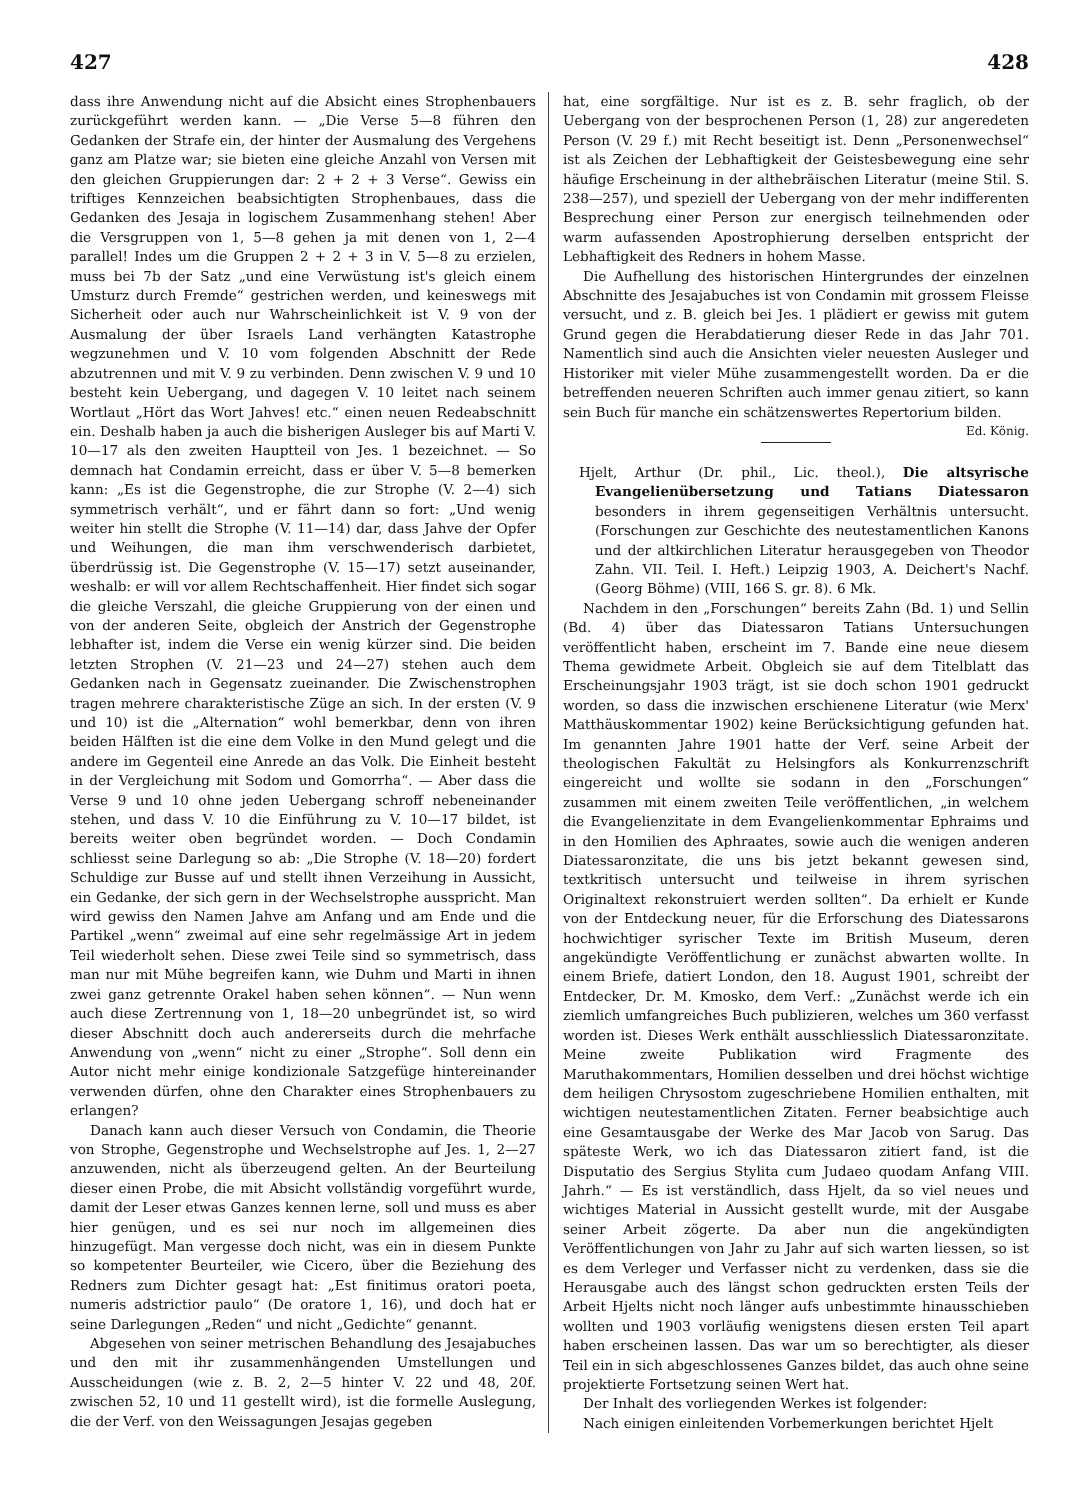427 428
dass ihre Anwendung nicht auf die Absicht eines Strophenbauers zurückgeführt werden kann. — „Die Verse 5—8 führen den Gedanken der Strafe ein, der hinter der Ausmalung des Vergehens ganz am Platze war; sie bieten eine gleiche Anzahl von Versen mit den gleichen Gruppierungen dar: 2 + 2 + 3 Verse“. Gewiss ein triftiges Kennzeichen beabsichtigten Strophenbaues, dass die Gedanken des Jesaja in logischem Zusammenhang stehen! Aber die Versgruppen von 1, 5—8 gehen ja mit denen von 1, 2—4 parallel! Indes um die Gruppen 2 + 2 + 3 in V. 5—8 zu erzielen, muss bei 7b der Satz „und eine Verwüstung ist's gleich einem Umsturz durch Fremde“ gestrichen werden, und keineswegs mit Sicherheit oder auch nur Wahrscheinlichkeit ist V. 9 von der Ausmalung der über Israels Land verhängten Katastrophe wegzunehmen und V. 10 vom folgenden Abschnitt der Rede abzutrennen und mit V. 9 zu verbinden. Denn zwischen V. 9 und 10 besteht kein Uebergang, und dagegen V. 10 leitet nach seinem Wortlaut „Hört das Wort Jahves! etc.“ einen neuen Redeabschnitt ein. Deshalb haben ja auch die bisherigen Ausleger bis auf Marti V. 10—17 als den zweiten Hauptteil von Jes. 1 bezeichnet. — So demnach hat Condamin erreicht, dass er über V. 5—8 bemerken kann: „Es ist die Gegenstrophe, die zur Strophe (V. 2—4) sich symmetrisch verhält“, und er fährt dann so fort: „Und wenig weiter hin stellt die Strophe (V. 11—14) dar, dass Jahve der Opfer und Weihungen, die man ihm verschwenderisch darbietet, überdrüssig ist. Die Gegenstrophe (V. 15—17) setzt auseinander, weshalb: er will vor allem Rechtschaffenheit. Hier findet sich sogar die gleiche Verszahl, die gleiche Gruppierung von der einen und von der anderen Seite, obgleich der Anstrich der Gegenstrophe lebhafter ist, indem die Verse ein wenig kürzer sind. Die beiden letzten Strophen (V. 21—23 und 24—27) stehen auch dem Gedanken nach in Gegensatz zueinander. Die Zwischenstrophen tragen mehrere charakteristische Züge an sich. In der ersten (V. 9 und 10) ist die „Alternation“ wohl bemerkbar, denn von ihren beiden Hälften ist die eine dem Volke in den Mund gelegt und die andere im Gegenteil eine Anrede an das Volk. Die Einheit besteht in der Vergleichung mit Sodom und Gomorrha“. — Aber dass die Verse 9 und 10 ohne jeden Uebergang schroff nebeneinander stehen, und dass V. 10 die Einführung zu V. 10—17 bildet, ist bereits weiter oben begründet worden. — Doch Condamin schliesst seine Darlegung so ab: „Die Strophe (V. 18—20) fordert Schuldige zur Busse auf und stellt ihnen Verzeihung in Aussicht, ein Gedanke, der sich gern in der Wechselstrophe ausspricht. Man wird gewiss den Namen Jahve am Anfang und am Ende und die Partikel „wenn“ zweimal auf eine sehr regelmässige Art in jedem Teil wiederholt sehen. Diese zwei Teile sind so symmetrisch, dass man nur mit Mühe begreifen kann, wie Duhm und Marti in ihnen zwei ganz getrennte Orakel haben sehen können“. — Nun wenn auch diese Zertrennung von 1, 18—20 unbegründet ist, so wird dieser Abschnitt doch auch andererseits durch die mehrfache Anwendung von „wenn“ nicht zu einer „Strophe“. Soll denn ein Autor nicht mehr einige kondizionale Satzgefüge hintereinander verwenden dürfen, ohne den Charakter eines Strophenbauers zu erlangen?
Danach kann auch dieser Versuch von Condamin, die Theorie von Strophe, Gegenstrophe und Wechselstrophe auf Jes. 1, 2—27 anzuwenden, nicht als überzeugend gelten. An der Beurteilung dieser einen Probe, die mit Absicht vollständig vorgeführt wurde, damit der Leser etwas Ganzes kennen lerne, soll und muss es aber hier genügen, und es sei nur noch im allgemeinen dies hinzugefügt. Man vergesse doch nicht, was ein in diesem Punkte so kompetenter Beurteiler, wie Cicero, über die Beziehung des Redners zum Dichter gesagt hat: „Est finitimus oratori poeta, numeris adstrictior paulo“ (De oratore 1, 16), und doch hat er seine Darlegungen „Reden“ und nicht „Gedichte“ genannt.
Abgesehen von seiner metrischen Behandlung des Jesajabuches und den mit ihr zusammenhängenden Umstellungen und Ausscheidungen (wie z. B. 2, 2—5 hinter V. 22 und 48, 20f. zwischen 52, 10 und 11 gestellt wird), ist die formelle Auslegung, die der Verf. von den Weissagungen Jesajas gegeben
hat, eine sorgfältige. Nur ist es z. B. sehr fraglich, ob der Uebergang von der besprochenen Person (1, 28) zur angeredeten Person (V. 29 f.) mit Recht beseitigt ist. Denn „Personenwechsel“ ist als Zeichen der Lebhaftigkeit der Geistesbewegung eine sehr häufige Erscheinung in der althebräischen Literatur (meine Stil. S. 238—257), und speziell der Uebergang von der mehr indifferenten Besprechung einer Person zur energisch teilnehmenden oder warm aufassenden Apostrophierung derselben entspricht der Lebhaftigkeit des Redners in hohem Masse.
Die Aufhellung des historischen Hintergrundes der einzelnen Abschnitte des Jesajabuches ist von Condamin mit grossem Fleisse versucht, und z. B. gleich bei Jes. 1 plädiert er gewiss mit gutem Grund gegen die Herabdatierung dieser Rede in das Jahr 701. Namentlich sind auch die Ansichten vieler neuesten Ausleger und Historiker mit vieler Mühe zusammengestellt worden. Da er die betreffenden neueren Schriften auch immer genau zitiert, so kann sein Buch für manche ein schätzenswertes Repertorium bilden. Ed. König.
Hjelt, Arthur (Dr. phil., Lic. theol.), Die altsyrische Evangelienübersetzung und Tatians Diatessaron besonders in ihrem gegenseitigen Verhältnis untersucht. (Forschungen zur Geschichte des neutestamentlichen Kanons und der altkirchlichen Literatur herausgegeben von Theodor Zahn. VII. Teil. I. Heft.) Leipzig 1903, A. Deichert's Nachf. (Georg Böhme) (VIII, 166 S. gr. 8). 6 Mk.
Nachdem in den „Forschungen“ bereits Zahn (Bd. 1) und Sellin (Bd. 4) über das Diatessaron Tatians Untersuchungen veröffentlicht haben, erscheint im 7. Bande eine neue diesem Thema gewidmete Arbeit. Obgleich sie auf dem Titelblatt das Erscheinungsjahr 1903 trägt, ist sie doch schon 1901 gedruckt worden, so dass die inzwischen erschienene Literatur (wie Merx' Matthäuskommentar 1902) keine Berücksichtigung gefunden hat. Im genannten Jahre 1901 hatte der Verf. seine Arbeit der theologischen Fakultät zu Helsingfors als Konkurrenzschrift eingereicht und wollte sie sodann in den „Forschungen“ zusammen mit einem zweiten Teile veröffentlichen, „in welchem die Evangelienzitate in dem Evangelienkommentar Ephraims und in den Homilien des Aphraates, sowie auch die wenigen anderen Diatessaronzitate, die uns bis jetzt bekannt gewesen sind, textkritisch untersucht und teilweise in ihrem syrischen Originaltext rekonstruiert werden sollten“. Da erhielt er Kunde von der Entdeckung neuer, für die Erforschung des Diatessarons hochwichtiger syrischer Texte im British Museum, deren angekündigte Veröffentlichung er zunächst abwarten wollte. In einem Briefe, datiert London, den 18. August 1901, schreibt der Entdecker, Dr. M. Kmosko, dem Verf.: „Zunächst werde ich ein ziemlich umfangreiches Buch publizieren, welches um 360 verfasst worden ist. Dieses Werk enthält ausschliesslich Diatessaronzitate. Meine zweite Publikation wird Fragmente des Maruthakommentars, Homilien desselben und drei höchst wichtige dem heiligen Chrysostom zugeschriebene Homilien enthalten, mit wichtigen neutestamentlichen Zitaten. Ferner beabsichtige auch eine Gesamtausgabe der Werke des Mar Jacob von Sarug. Das späteste Werk, wo ich das Diatessaron zitiert fand, ist die Disputatio des Sergius Stylita cum Judaeo quodam Anfang VIII. Jahrh.“ — Es ist verständlich, dass Hjelt, da so viel neues und wichtiges Material in Aussicht gestellt wurde, mit der Ausgabe seiner Arbeit zögerte. Da aber nun die angekündigten Veröffentlichungen von Jahr zu Jahr auf sich warten liessen, so ist es dem Verleger und Verfasser nicht zu verdenken, dass sie die Herausgabe auch des längst schon gedruckten ersten Teils der Arbeit Hjelts nicht noch länger aufs unbestimmte hinausschieben wollten und 1903 vorläufig wenigstens diesen ersten Teil apart haben erscheinen lassen. Das war um so berechtigter, als dieser Teil ein in sich abgeschlossenes Ganzes bildet, das auch ohne seine projektierte Fortsetzung seinen Wert hat.
Der Inhalt des vorliegenden Werkes ist folgender:
Nach einigen einleitenden Vorbemerkungen berichtet Hjelt